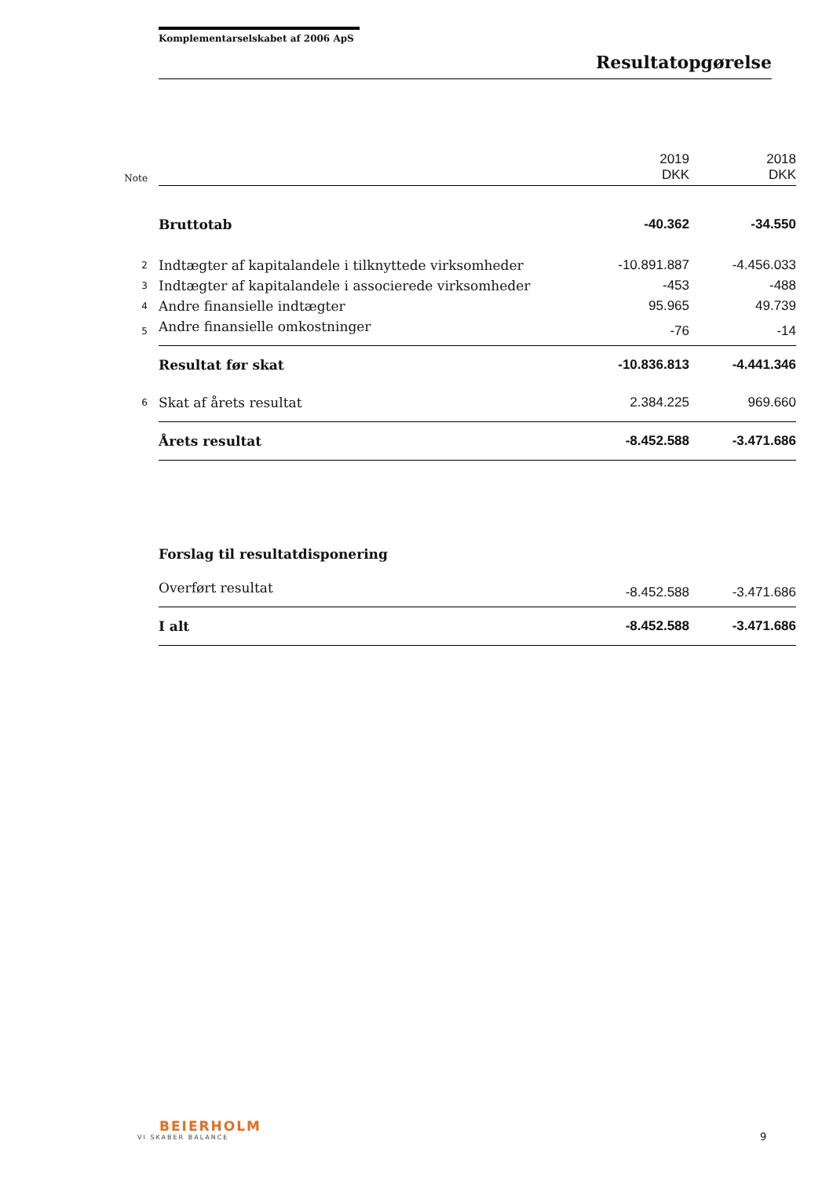Komplementarselskabet af 2006 ApS
Resultatopgørelse
| Note | | 2019 DKK | 2018 DKK |
| | Bruttotab | -40.362 | -34.550 |
| 2 | Indtægter af kapitalandele i tilknyttede virksomheder | -10.891.887 | -4.456.033 |
| 3 | Indtægter af kapitalandele i associerede virksomheder | -453 | -488 |
| 4 | Andre finansielle indtægter | 95.965 | 49.739 |
| 5 | Andre finansielle omkostninger | -76 | -14 |
| | Resultat før skat | -10.836.813 | -4.441.346 |
| 6 | Skat af årets resultat | 2.384.225 | 969.660 |
| | Årets resultat | -8.452.588 | -3.471.686 |
| | Forslag til resultatdisponering | | |
| | Overført resultat | -8.452.588 | -3.471.686 |
| | I alt | -8.452.588 | -3.471.686 |
BEIERHOLM
VI SKABER BALANCE
9